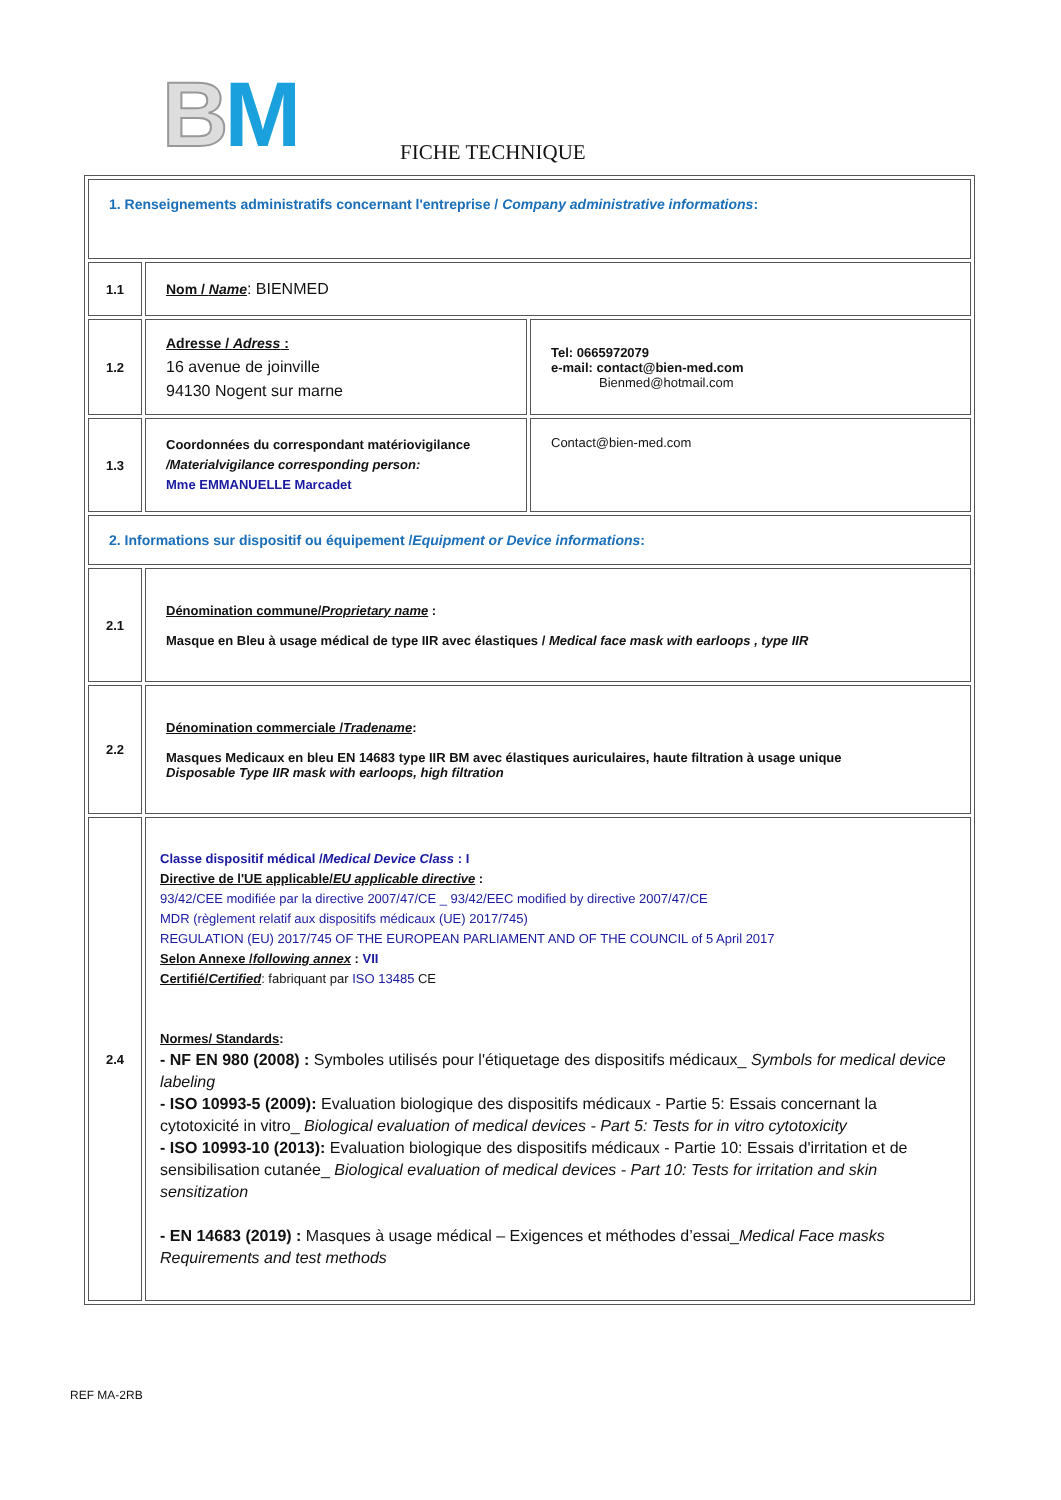BM FICHE TECHNIQUE
| 1. Renseignements administratifs concernant l'entreprise / Company administrative informations : | | |
| 1.1 | Nom / Name : BIENMED | |
| 1.2 | Adresse / Adress : 16 avenue de joinville 94130 Nogent sur marne | Tel: 0665972079 e-mail: contact@bien-med.com Bienmed@hotmail.com |
| 1.3 | Coordonnées du correspondant matériovigilance /Materialvigilance corresponding person: Mme EMMANUELLE Marcadet | Contact@bien-med.com |
| 2. Informations sur dispositif ou équipement / Equipment or Device informations : | | |
| 2.1 | Dénomination commune/ Proprietary name : Masque en Bleu à usage médical de type IIR avec élastiques / Medical face mask with earloops , type IIR | |
| 2.2 | Dénomination commerciale / Tradename : Masques Medicaux en bleu EN 14683 type IIR BM avec élastiques auriculaires, haute filtration à usage unique Disposable Type IIR mask with earloops, high filtration | |
| 2.4 | Classe dispositif médical / Medical Device Class : I Directive de l'UE applicable/ EU applicable directive : 93/42/CEE modifiée par la directive 2007/47/CE _ 93/42/EEC modified by directive 2007/47/CE MDR (règlement relatif aux dispositifs médicaux (UE) 2017/745) REGULATION (EU) 2017/745 OF THE EUROPEAN PARLIAMENT AND OF THE COUNCIL of 5 April 2017 Selon Annexe / following annex : VII Certifié/ Certified : fabriquant par ISO 13485 CE Normes/ Standards : - NF EN 980 (2008) : Symboles utilisés pour l'étiquetage des dispositifs médicaux_ Symbols for medical device labeling - ISO 10993-5 (2009): Evaluation biologique des dispositifs médicaux - Partie 5: Essais concernant la cytotoxicité in vitro_ Biological evaluation of medical devices - Part 5: Tests for in vitro cytotoxicity - ISO 10993-10 (2013): Evaluation biologique des dispositifs médicaux - Partie 10: Essais d'irritation et de sensibilisation cutanée_ Biological evaluation of medical devices - Part 10: Tests for irritation and skin sensitization - EN 14683 (2019) : Masques à usage médical – Exigences et méthodes d’essai_ Medical Face masks Requirements and test methods | |
REF MA-2RB